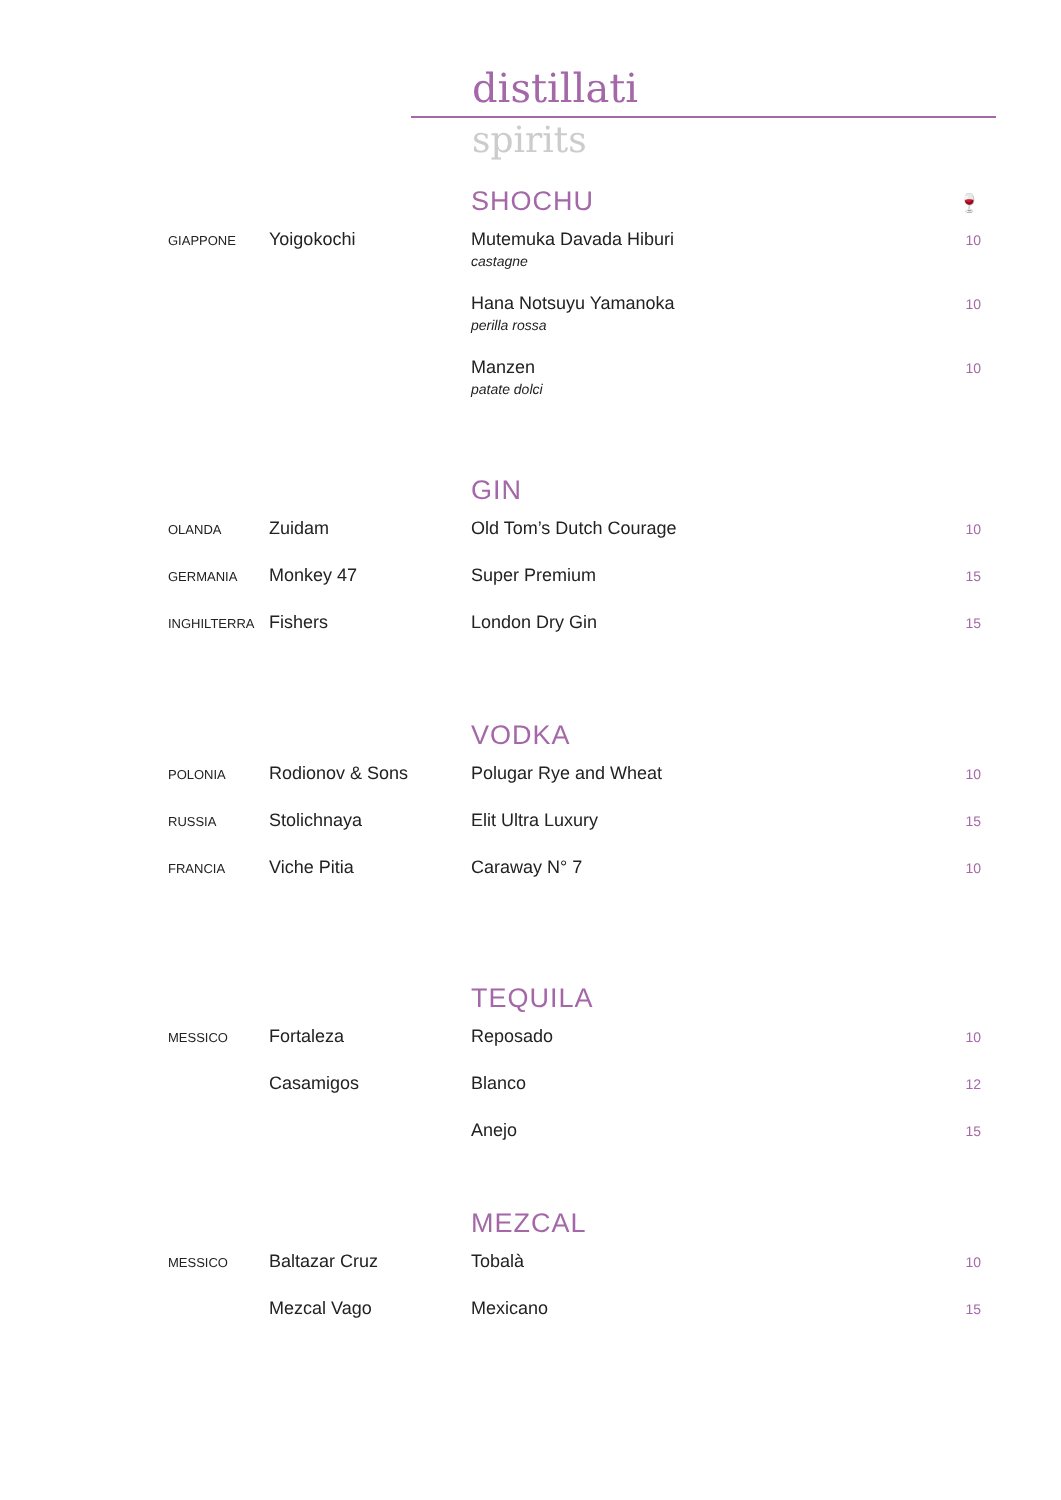distillati
spirits
SHOCHU
🍷
| GIAPPONE | Yoigokochi | Mutemuka Davada Hiburi castagne | 10 |
| | | Hana Notsuyu Yamanoka perilla rossa | 10 |
| | | Manzen patate dolci | 10 |
GIN
| OLANDA | Zuidam | Old Tom’s Dutch Courage | 10 |
| GERMANIA | Monkey 47 | Super Premium | 15 |
| INGHILTERRA | Fishers | London Dry Gin | 15 |
VODKA
| POLONIA | Rodionov & Sons | Polugar Rye and Wheat | 10 |
| RUSSIA | Stolichnaya | Elit Ultra Luxury | 15 |
| FRANCIA | Viche Pitia | Caraway N° 7 | 10 |
TEQUILA
| MESSICO | Fortaleza | Reposado | 10 |
| | Casamigos | Blanco | 12 |
| | | Anejo | 15 |
MEZCAL
| MESSICO | Baltazar Cruz | Tobalà | 10 |
| | Mezcal Vago | Mexicano | 15 |